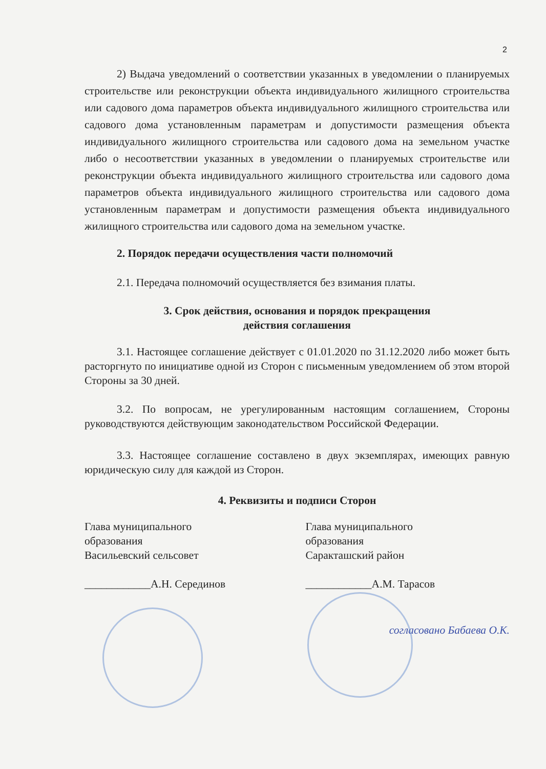2
2) Выдача уведомлений о соответствии указанных в уведомлении о планируемых строительстве или реконструкции объекта индивидуального жилищного строительства или садового дома параметров объекта индивидуального жилищного строительства или садового дома установленным параметрам и допустимости размещения объекта индивидуального жилищного строительства или садового дома на земельном участке либо о несоответствии указанных в уведомлении о планируемых строительстве или реконструкции объекта индивидуального жилищного строительства или садового дома параметров объекта индивидуального жилищного строительства или садового дома установленным параметрам и допустимости размещения объекта индивидуального жилищного строительства или садового дома на земельном участке.
2. Порядок передачи осуществления части полномочий
2.1. Передача полномочий осуществляется без взимания платы.
3. Срок действия, основания и порядок прекращения
действия соглашения
3.1. Настоящее соглашение действует с 01.01.2020 по 31.12.2020 либо может быть расторгнуто по инициативе одной из Сторон с письменным уведомлением об этом второй Стороны за 30 дней.
3.2. По вопросам, не урегулированным настоящим соглашением, Стороны руководствуются действующим законодательством Российской Федерации.
3.3. Настоящее соглашение составлено в двух экземплярах, имеющих равную юридическую силу для каждой из Сторон.
4. Реквизиты и подписи Сторон
Глава муниципального
образования
Васильевский сельсовет
____________А.Н. Серединов
Глава муниципального
образования
Саракташский район
____________А.М. Тарасов
согласовано Бабаева О.К.